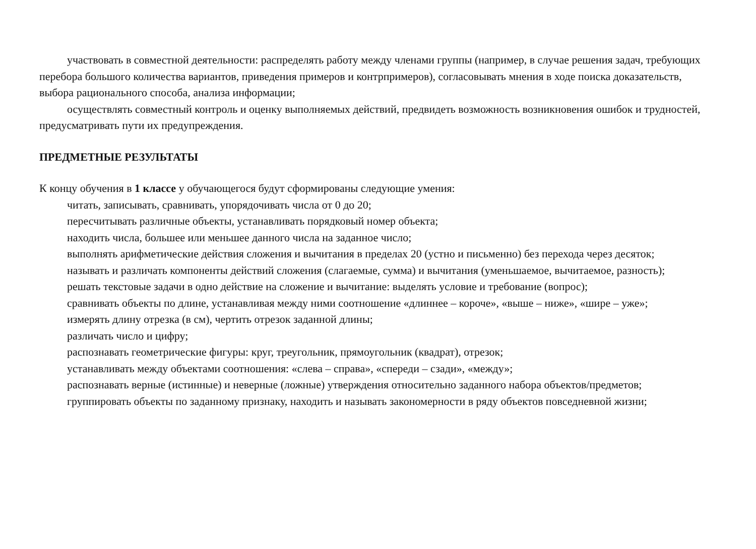участвовать в совместной деятельности: распределять работу между членами группы (например, в случае решения задач, требующих перебора большого количества вариантов, приведения примеров и контрпримеров), согласовывать мнения в ходе поиска доказательств, выбора рационального способа, анализа информации;
осуществлять совместный контроль и оценку выполняемых действий, предвидеть возможность возникновения ошибок и трудностей, предусматривать пути их предупреждения.
ПРЕДМЕТНЫЕ РЕЗУЛЬТАТЫ
К концу обучения в 1 классе у обучающегося будут сформированы следующие умения:
читать, записывать, сравнивать, упорядочивать числа от 0 до 20;
пересчитывать различные объекты, устанавливать порядковый номер объекта;
находить числа, большее или меньшее данного числа на заданное число;
выполнять арифметические действия сложения и вычитания в пределах 20 (устно и письменно) без перехода через десяток;
называть и различать компоненты действий сложения (слагаемые, сумма) и вычитания (уменьшаемое, вычитаемое, разность);
решать текстовые задачи в одно действие на сложение и вычитание: выделять условие и требование (вопрос);
сравнивать объекты по длине, устанавливая между ними соотношение «длиннее – короче», «выше – ниже», «шире – уже»;
измерять длину отрезка (в см), чертить отрезок заданной длины;
различать число и цифру;
распознавать геометрические фигуры: круг, треугольник, прямоугольник (квадрат), отрезок;
устанавливать между объектами соотношения: «слева – справа», «спереди – сзади», «между»;
распознавать верные (истинные) и неверные (ложные) утверждения относительно заданного набора объектов/предметов;
группировать объекты по заданному признаку, находить и называть закономерности в ряду объектов повседневной жизни;